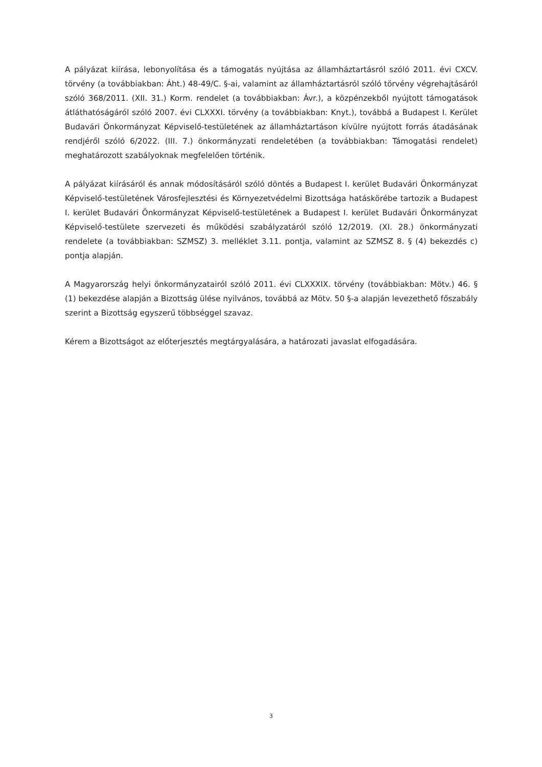A pályázat kiírása, lebonyolítása és a támogatás nyújtása az államháztartásról szóló 2011. évi CXCV. törvény (a továbbiakban: Áht.) 48-49/C. §-ai, valamint az államháztartásról szóló törvény végrehajtásáról szóló 368/2011. (XII. 31.) Korm. rendelet (a továbbiakban: Ávr.), a közpénzekből nyújtott támogatások átláthatóságáról szóló 2007. évi CLXXXI. törvény (a továbbiakban: Knyt.), továbbá a Budapest I. Kerület Budavári Önkormányzat Képviselő-testületének az államháztartáson kívülre nyújtott forrás átadásának rendjéről szóló 6/2022. (III. 7.) önkormányzati rendeletében (a továbbiakban: Támogatási rendelet) meghatározott szabályoknak megfelelően történik.
A pályázat kiírásáról és annak módosításáról szóló döntés a Budapest I. kerület Budavári Önkormányzat Képviselő-testületének Városfejlesztési és Környezetvédelmi Bizottsága hatáskörébe tartozik a Budapest I. kerület Budavári Önkormányzat Képviselő-testületének a Budapest I. kerület Budavári Önkormányzat Képviselő-testülete szervezeti és működési szabályzatáról szóló 12/2019. (XI. 28.) önkormányzati rendelete (a továbbiakban: SZMSZ) 3. melléklet 3.11. pontja, valamint az SZMSZ 8. § (4) bekezdés c) pontja alapján.
A Magyarország helyi önkormányzatairól szóló 2011. évi CLXXXIX. törvény (továbbiakban: Mötv.) 46. § (1) bekezdése alapján a Bizottság ülése nyilvános, továbbá az Mötv. 50 §-a alapján levezethető főszabály szerint a Bizottság egyszerű többséggel szavaz.
Kérem a Bizottságot az előterjesztés megtárgyalására, a határozati javaslat elfogadására.
3